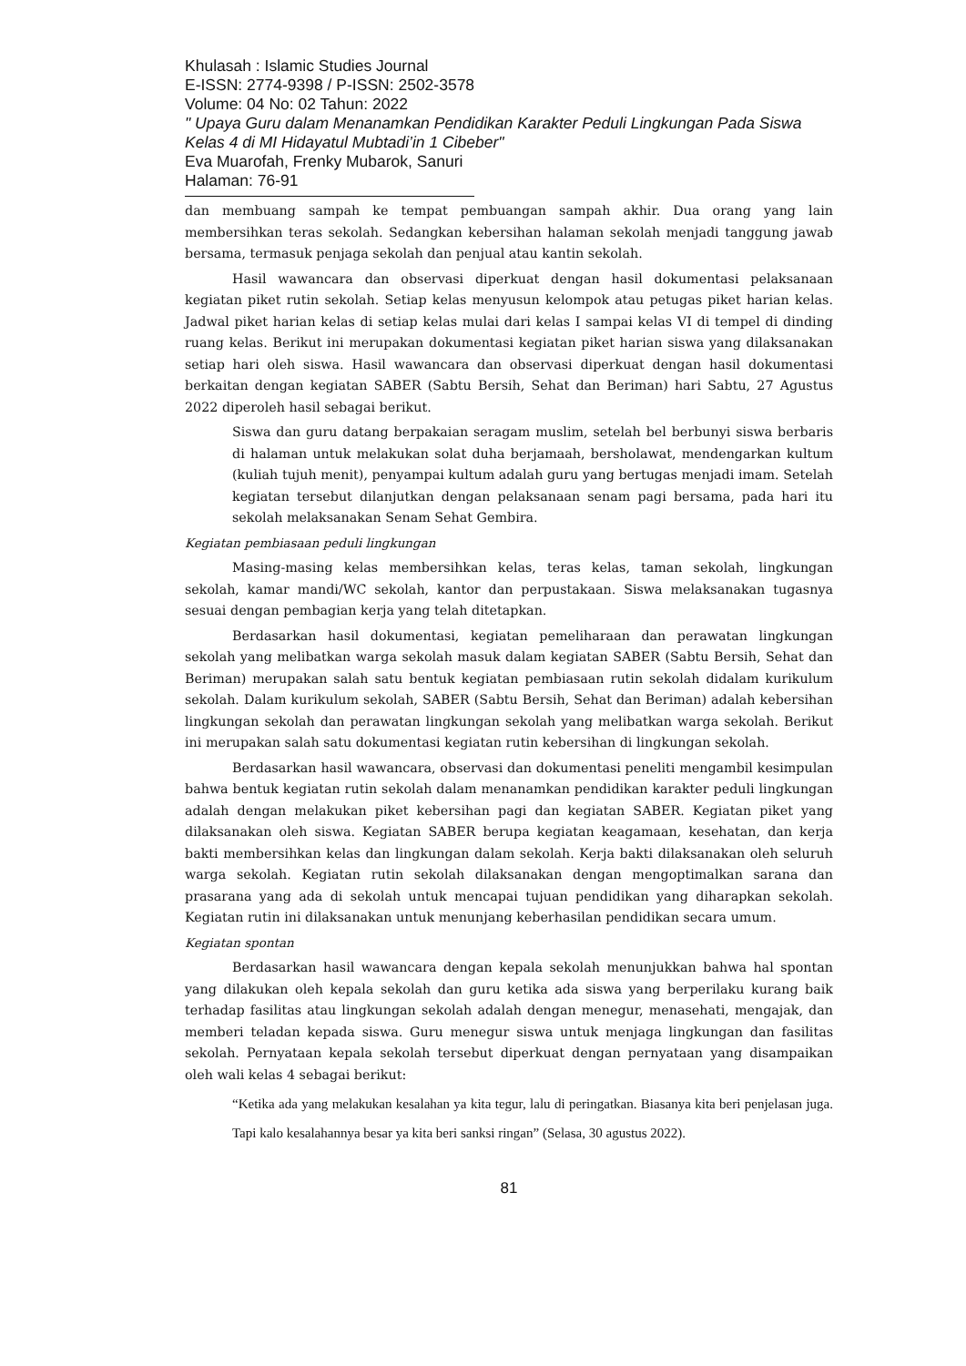Khulasah : Islamic Studies Journal
E-ISSN: 2774-9398 / P-ISSN: 2502-3578
Volume: 04 No: 02 Tahun: 2022
" Upaya Guru dalam Menanamkan Pendidikan Karakter Peduli Lingkungan Pada Siswa Kelas 4 di MI Hidayatul Mubtadi’in 1 Cibeber"
Eva Muarofah, Frenky Mubarok, Sanuri
Halaman: 76-91
dan membuang sampah ke tempat pembuangan sampah akhir. Dua orang yang lain membersihkan teras sekolah. Sedangkan kebersihan halaman sekolah menjadi tanggung jawab bersama, termasuk penjaga sekolah dan penjual atau kantin sekolah.
Hasil wawancara dan observasi diperkuat dengan hasil dokumentasi pelaksanaan kegiatan piket rutin sekolah. Setiap kelas menyusun kelompok atau petugas piket harian kelas. Jadwal piket harian kelas di setiap kelas mulai dari kelas I sampai kelas VI di tempel di dinding ruang kelas. Berikut ini merupakan dokumentasi kegiatan piket harian siswa yang dilaksanakan setiap hari oleh siswa. Hasil wawancara dan observasi diperkuat dengan hasil dokumentasi berkaitan dengan kegiatan SABER (Sabtu Bersih, Sehat dan Beriman) hari Sabtu, 27 Agustus 2022 diperoleh hasil sebagai berikut.
Siswa dan guru datang berpakaian seragam muslim, setelah bel berbunyi siswa berbaris di halaman untuk melakukan solat duha berjamaah, bersholawat, mendengarkan kultum (kuliah tujuh menit), penyampai kultum adalah guru yang bertugas menjadi imam. Setelah kegiatan tersebut dilanjutkan dengan pelaksanaan senam pagi bersama, pada hari itu sekolah melaksanakan Senam Sehat Gembira.
Kegiatan pembiasaan peduli lingkungan
Masing-masing kelas membersihkan kelas, teras kelas, taman sekolah, lingkungan sekolah, kamar mandi/WC sekolah, kantor dan perpustakaan. Siswa melaksanakan tugasnya sesuai dengan pembagian kerja yang telah ditetapkan.
Berdasarkan hasil dokumentasi, kegiatan pemeliharaan dan perawatan lingkungan sekolah yang melibatkan warga sekolah masuk dalam kegiatan SABER (Sabtu Bersih, Sehat dan Beriman) merupakan salah satu bentuk kegiatan pembiasaan rutin sekolah didalam kurikulum sekolah. Dalam kurikulum sekolah, SABER (Sabtu Bersih, Sehat dan Beriman) adalah kebersihan lingkungan sekolah dan perawatan lingkungan sekolah yang melibatkan warga sekolah. Berikut ini merupakan salah satu dokumentasi kegiatan rutin kebersihan di lingkungan sekolah.
Berdasarkan hasil wawancara, observasi dan dokumentasi peneliti mengambil kesimpulan bahwa bentuk kegiatan rutin sekolah dalam menanamkan pendidikan karakter peduli lingkungan adalah dengan melakukan piket kebersihan pagi dan kegiatan SABER. Kegiatan piket yang dilaksanakan oleh siswa. Kegiatan SABER berupa kegiatan keagamaan, kesehatan, dan kerja bakti membersihkan kelas dan lingkungan dalam sekolah. Kerja bakti dilaksanakan oleh seluruh warga sekolah. Kegiatan rutin sekolah dilaksanakan dengan mengoptimalkan sarana dan prasarana yang ada di sekolah untuk mencapai tujuan pendidikan yang diharapkan sekolah. Kegiatan rutin ini dilaksanakan untuk menunjang keberhasilan pendidikan secara umum.
Kegiatan spontan
Berdasarkan hasil wawancara dengan kepala sekolah menunjukkan bahwa hal spontan yang dilakukan oleh kepala sekolah dan guru ketika ada siswa yang berperilaku kurang baik terhadap fasilitas atau lingkungan sekolah adalah dengan menegur, menasehati, mengajak, dan memberi teladan kepada siswa. Guru menegur siswa untuk menjaga lingkungan dan fasilitas sekolah. Pernyataan kepala sekolah tersebut diperkuat dengan pernyataan yang disampaikan oleh wali kelas 4 sebagai berikut:
“Ketika ada yang melakukan kesalahan ya kita tegur, lalu di peringatkan. Biasanya kita beri penjelasan juga. Tapi kalo kesalahannya besar ya kita beri sanksi ringan” (Selasa, 30 agustus 2022).
81